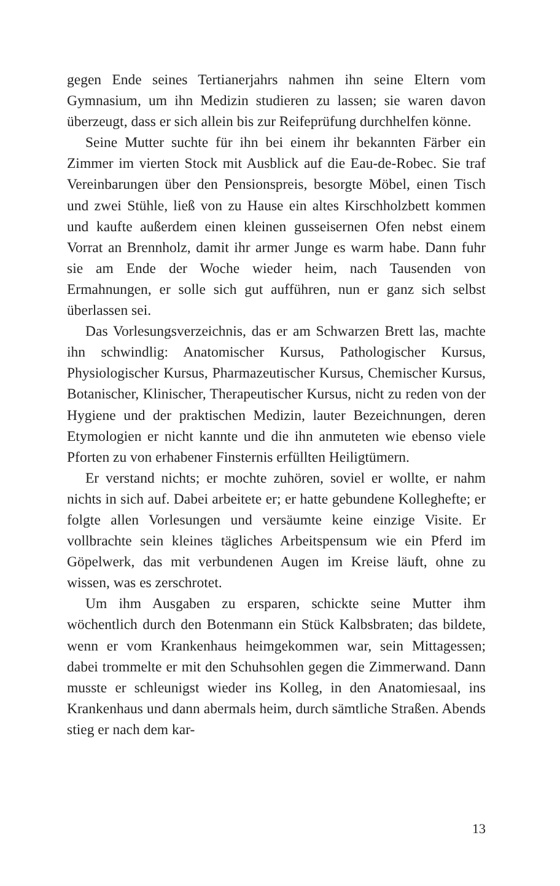gegen Ende seines Tertianerjahrs nahmen ihn seine Eltern vom Gymnasium, um ihn Medizin studieren zu lassen; sie waren davon überzeugt, dass er sich allein bis zur Reifeprüfung durchhelfen könne.
Seine Mutter suchte für ihn bei einem ihr bekannten Färber ein Zimmer im vierten Stock mit Ausblick auf die Eau-de-Robec. Sie traf Vereinbarungen über den Pensionspreis, besorgte Möbel, einen Tisch und zwei Stühle, ließ von zu Hause ein altes Kirschholzbett kommen und kaufte außerdem einen kleinen gusseisernen Ofen nebst einem Vorrat an Brennholz, damit ihr armer Junge es warm habe. Dann fuhr sie am Ende der Woche wieder heim, nach Tausenden von Ermahnungen, er solle sich gut aufführen, nun er ganz sich selbst überlassen sei.
Das Vorlesungsverzeichnis, das er am Schwarzen Brett las, machte ihn schwindlig: Anatomischer Kursus, Pathologischer Kursus, Physiologischer Kursus, Pharmazeutischer Kursus, Chemischer Kursus, Botanischer, Klinischer, Therapeutischer Kursus, nicht zu reden von der Hygiene und der praktischen Medizin, lauter Bezeichnungen, deren Etymologien er nicht kannte und die ihn anmuteten wie ebenso viele Pforten zu von erhabener Finsternis erfüllten Heiligtümern.
Er verstand nichts; er mochte zuhören, soviel er wollte, er nahm nichts in sich auf. Dabei arbeitete er; er hatte gebundene Kolleghefte; er folgte allen Vorlesungen und versäumte keine einzige Visite. Er vollbrachte sein kleines tägliches Arbeitspensum wie ein Pferd im Göpelwerk, das mit verbundenen Augen im Kreise läuft, ohne zu wissen, was es zerschrotet.
Um ihm Ausgaben zu ersparen, schickte seine Mutter ihm wöchentlich durch den Botenmann ein Stück Kalbsbraten; das bildete, wenn er vom Krankenhaus heimgekommen war, sein Mittagessen; dabei trommelte er mit den Schuhsohlen gegen die Zimmerwand. Dann musste er schleunigst wieder ins Kolleg, in den Anatomiesaal, ins Krankenhaus und dann abermals heim, durch sämtliche Straßen. Abends stieg er nach dem kar-
13